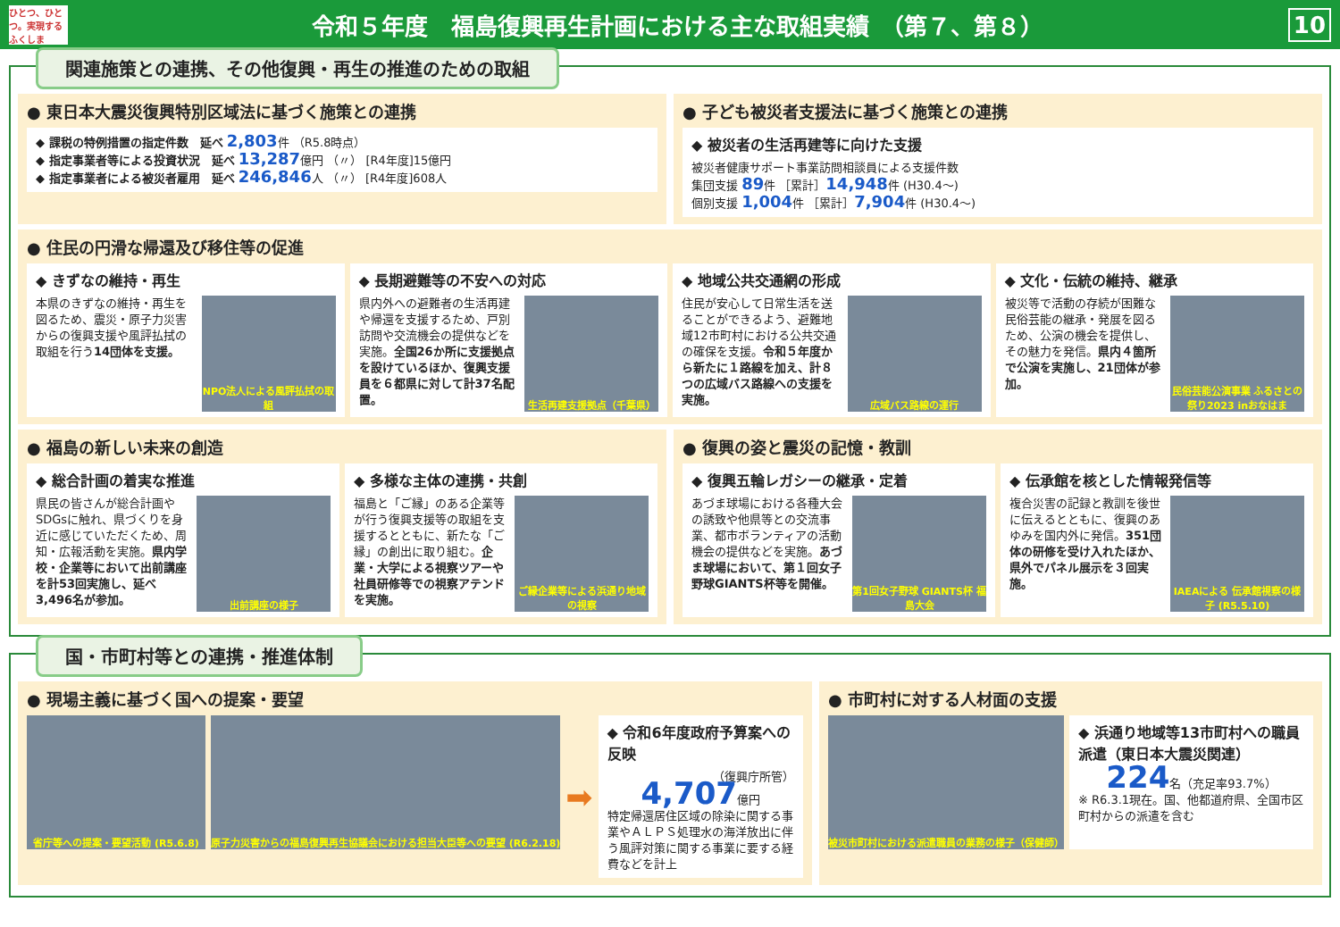ひとつ、ひとつ。実現する ふくしま
令和５年度　福島復興再生計画における主な取組実績　（第７、第８）
10
関連施策との連携、その他復興・再生の推進のための取組
● 東日本大震災復興特別区域法に基づく施策との連携
◆ 課税の特例措置の指定件数　延べ 2,803件 （R5.8時点）
◆ 指定事業者等による投資状況　延べ 13,287億円 （〃） [R4年度]15億円
◆ 指定事業者による被災者雇用　延べ 246,846人 （〃） [R4年度]608人
● 子ども被災者支援法に基づく施策との連携
◆ 被災者の生活再建等に向けた支援
被災者健康サポート事業訪問相談員による支援件数
集団支援 89件 ［累計］14,948件 (H30.4～)
個別支援 1,004件 ［累計］7,904件 (H30.4～)
● 住民の円滑な帰還及び移住等の促進
◆ きずなの維持・再生
本県のきずなの維持・再生を図るため、震災・原子力災害からの復興支援や風評払拭の取組を行う14団体を支援。
NPO法人による風評払拭の取組
◆ 長期避難等の不安への対応
県内外への避難者の生活再建や帰還を支援するため、戸別訪問や交流機会の提供などを実施。全国26か所に支援拠点を設けているほか、復興支援員を６都県に対して計37名配置。
生活再建支援拠点（千葉県）
◆ 地域公共交通網の形成
住民が安心して日常生活を送ることができるよう、避難地域12市町村における公共交通の確保を支援。令和５年度から新たに１路線を加え、計８つの広域バス路線への支援を実施。
広域バス路線の運行
◆ 文化・伝統の維持、継承
被災等で活動の存続が困難な民俗芸能の継承・発展を図るため、公演の機会を提供し、その魅力を発信。県内４箇所で公演を実施し、21団体が参加。
民俗芸能公演事業 ふるさとの祭り2023 inおなはま
● 福島の新しい未来の創造
◆ 総合計画の着実な推進
県民の皆さんが総合計画やSDGsに触れ、県づくりを身近に感じていただくため、周知・広報活動を実施。県内学校・企業等において出前講座を計53回実施し、延べ3,496名が参加。
出前講座の様子
◆ 多様な主体の連携・共創
福島と「ご縁」のある企業等が行う復興支援等の取組を支援するとともに、新たな「ご縁」の創出に取り組む。企業・大学による視察ツアーや社員研修等での視察アテンドを実施。
ご縁企業等による浜通り地域の視察
● 復興の姿と震災の記憶・教訓
◆ 復興五輪レガシーの継承・定着
あづま球場における各種大会の誘致や他県等との交流事業、都市ボランティアの活動機会の提供などを実施。あづま球場において、第１回女子野球GIANTS杯等を開催。
第1回女子野球 GIANTS杯 福島大会
◆ 伝承館を核とした情報発信等
複合災害の記録と教訓を後世に伝えるとともに、復興のあゆみを国内外に発信。351団体の研修を受け入れたほか、県外でパネル展示を３回実施。
IAEAによる 伝承館視察の様子 (R5.5.10)
国・市町村等との連携・推進体制
● 現場主義に基づく国への提案・要望
省庁等への提案・要望活動 (R5.6.8) 原子力災害からの福島復興再生協議会における担当大臣等への要望 (R6.2.18)
➡
◆ 令和6年度政府予算案への反映
（復興庁所管）
4,707億円
特定帰還居住区域の除染に関する事業やＡＬＰＳ処理水の海洋放出に伴う風評対策に関する事業に要する経費などを計上
● 市町村に対する人材面の支援
被災市町村における派遣職員の業務の様子（保健師）
◆ 浜通り地域等13市町村への職員派遣（東日本大震災関連）
224名（充足率93.7%）
※ R6.3.1現在。国、他都道府県、全国市区町村からの派遣を含む